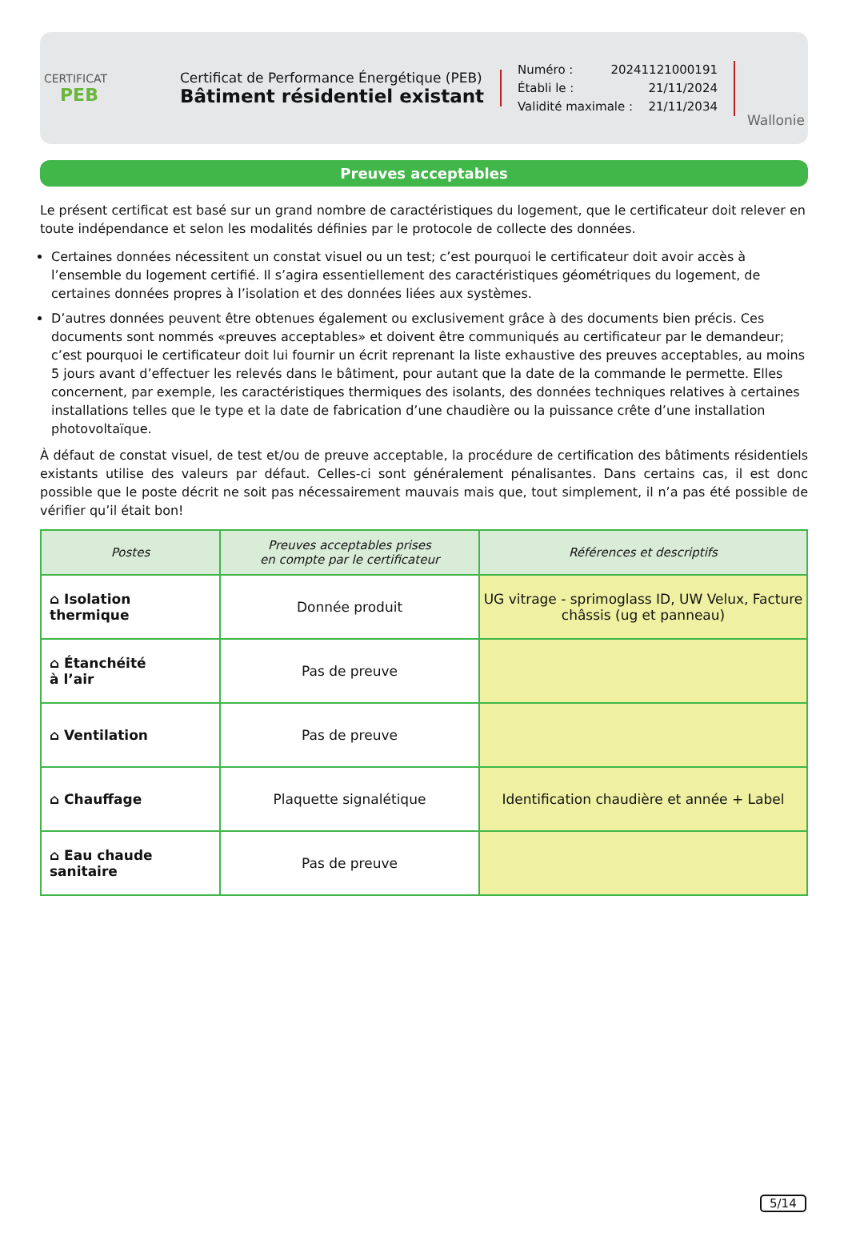CERTIFICAT
PEB
Certificat de Performance Énergétique (PEB)
Bâtiment résidentiel existant
Numéro : 20241121000191
Établi le : 21/11/2024
Validité maximale : 21/11/2034
Wallonie
Preuves acceptables
Le présent certificat est basé sur un grand nombre de caractéristiques du logement, que le certificateur doit relever en toute indépendance et selon les modalités définies par le protocole de collecte des données.
Certaines données nécessitent un constat visuel ou un test; c’est pourquoi le certificateur doit avoir accès à l’ensemble du logement certifié. Il s’agira essentiellement des caractéristiques géométriques du logement, de certaines données propres à l’isolation et des données liées aux systèmes.
D’autres données peuvent être obtenues également ou exclusivement grâce à des documents bien précis. Ces documents sont nommés «preuves acceptables» et doivent être communiqués au certificateur par le demandeur; c’est pourquoi le certificateur doit lui fournir un écrit reprenant la liste exhaustive des preuves acceptables, au moins 5 jours avant d’effectuer les relevés dans le bâtiment, pour autant que la date de la commande le permette. Elles concernent, par exemple, les caractéristiques thermiques des isolants, des données techniques relatives à certaines installations telles que le type et la date de fabrication d’une chaudière ou la puissance crête d’une installation photovoltaïque.
À défaut de constat visuel, de test et/ou de preuve acceptable, la procédure de certification des bâtiments résidentiels existants utilise des valeurs par défaut. Celles-ci sont généralement pénalisantes. Dans certains cas, il est donc possible que le poste décrit ne soit pas nécessairement mauvais mais que, tout simplement, il n’a pas été possible de vérifier qu’il était bon!
| Postes | Preuves acceptables prises en compte par le certificateur | Références et descriptifs |
| --- | --- | --- |
| ⌂ Isolation thermique | Donnée produit | UG vitrage - sprimoglass ID, UW Velux, Facture châssis (ug et panneau) |
| ⌂ Étanchéité à l’air | Pas de preuve | |
| ⌂ Ventilation | Pas de preuve | |
| ⌂ Chauffage | Plaquette signalétique | Identification chaudière et année + Label |
| ⌂ Eau chaude sanitaire | Pas de preuve | |
5/14